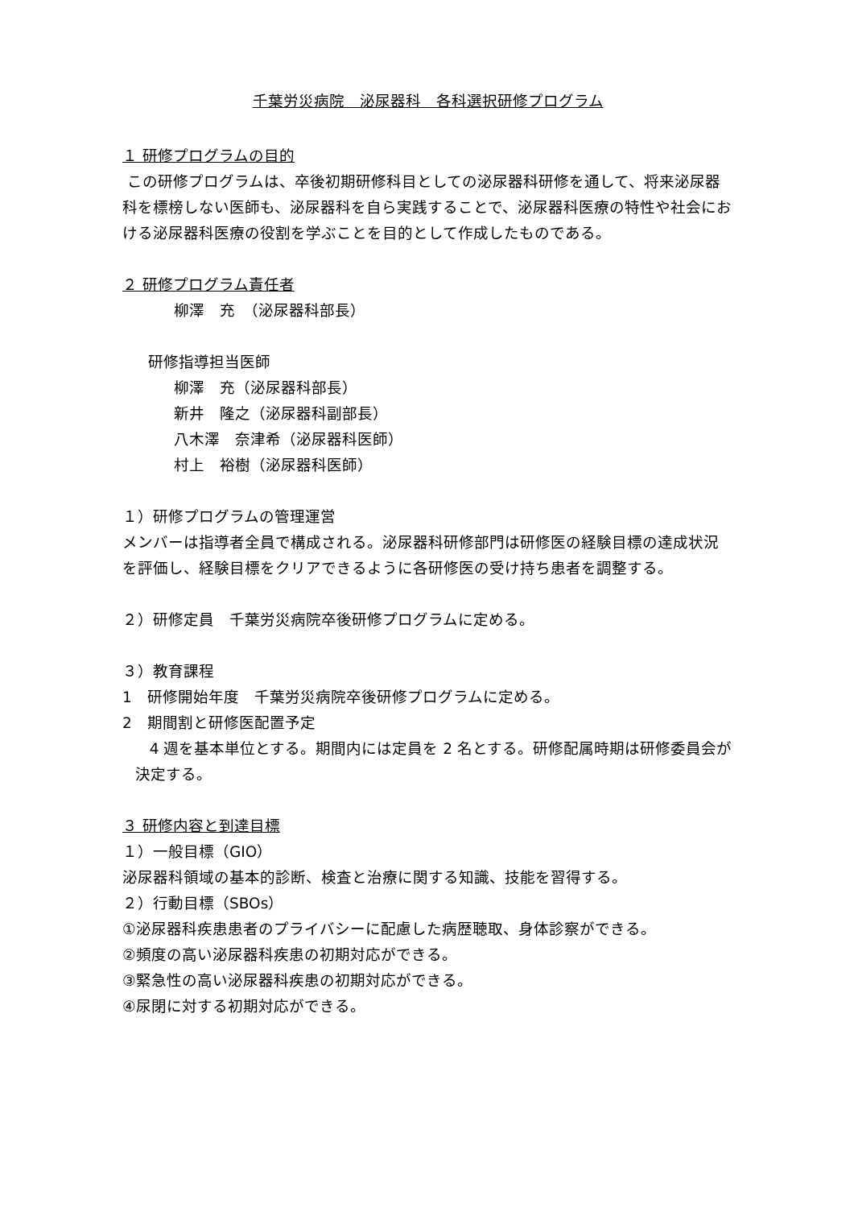千葉労災病院　泌尿器科　各科選択研修プログラム
１ 研修プログラムの目的
この研修プログラムは、卒後初期研修科目としての泌尿器科研修を通して、将来泌尿器科を標榜しない医師も、泌尿器科を自ら実践することで、泌尿器科医療の特性や社会における泌尿器科医療の役割を学ぶことを目的として作成したものである。
２ 研修プログラム責任者
柳澤　充　（泌尿器科部長）
研修指導担当医師
柳澤　充（泌尿器科部長）
新井　隆之（泌尿器科副部長）
八木澤　奈津希（泌尿器科医師）
村上　裕樹（泌尿器科医師）
１）研修プログラムの管理運営
メンバーは指導者全員で構成される。泌尿器科研修部門は研修医の経験目標の達成状況を評価し、経験目標をクリアできるように各研修医の受け持ち患者を調整する。
２）研修定員　千葉労災病院卒後研修プログラムに定める。
３）教育課程
1　研修開始年度　千葉労災病院卒後研修プログラムに定める。
2　期間割と研修医配置予定
4 週を基本単位とする。期間内には定員を 2 名とする。研修配属時期は研修委員会が決定する。
３ 研修内容と到達目標
１）一般目標（GIO）
泌尿器科領域の基本的診断、検査と治療に関する知識、技能を習得する。
２）行動目標（SBOs）
①泌尿器科疾患患者のプライバシーに配慮した病歴聴取、身体診察ができる。
②頻度の高い泌尿器科疾患の初期対応ができる。
③緊急性の高い泌尿器科疾患の初期対応ができる。
④尿閉に対する初期対応ができる。